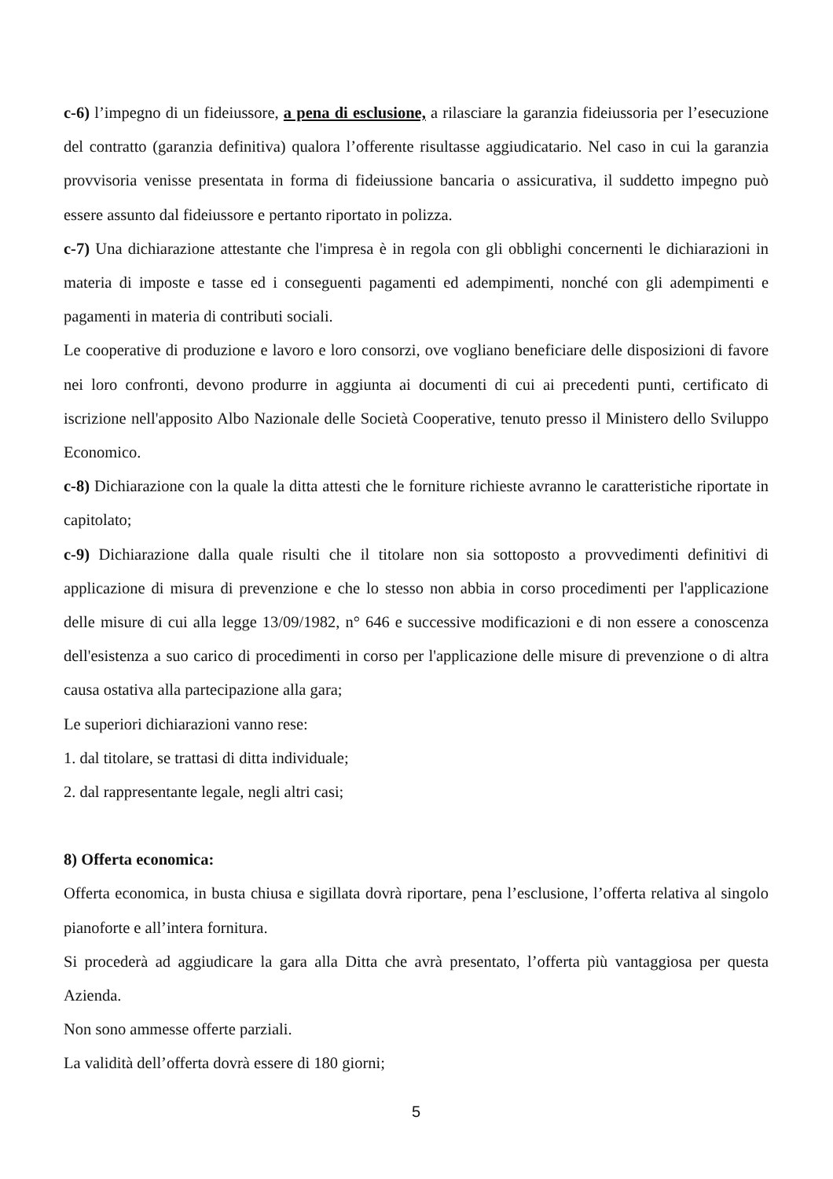c-6) l’impegno di un fideiussore, a pena di esclusione, a rilasciare la garanzia fideiussoria per l’esecuzione del contratto (garanzia definitiva) qualora l’offerente risultasse aggiudicatario. Nel caso in cui la garanzia provvisoria venisse presentata in forma di fideiussione bancaria o assicurativa, il suddetto impegno può essere assunto dal fideiussore e pertanto riportato in polizza.
c-7) Una dichiarazione attestante che l'impresa è in regola con gli obblighi concernenti le dichiarazioni in materia di imposte e tasse ed i conseguenti pagamenti ed adempimenti, nonché con gli adempimenti e pagamenti in materia di contributi sociali.
Le cooperative di produzione e lavoro e loro consorzi, ove vogliano beneficiare delle disposizioni di favore nei loro confronti, devono produrre in aggiunta ai documenti di cui ai precedenti punti, certificato di iscrizione nell'apposito Albo Nazionale delle Società Cooperative, tenuto presso il Ministero dello Sviluppo Economico.
c-8) Dichiarazione con la quale la ditta attesti che le forniture richieste avranno le caratteristiche riportate in capitolato;
c-9) Dichiarazione dalla quale risulti che il titolare non sia sottoposto a provvedimenti definitivi di applicazione di misura di prevenzione e che lo stesso non abbia in corso procedimenti per l'applicazione delle misure di cui alla legge 13/09/1982, n° 646 e successive modificazioni e di non essere a conoscenza dell'esistenza a suo carico di procedimenti in corso per l'applicazione delle misure di prevenzione o di altra causa ostativa alla partecipazione alla gara;
Le superiori dichiarazioni vanno rese:
1. dal titolare, se trattasi di ditta individuale;
2. dal rappresentante legale, negli altri casi;
8) Offerta economica:
Offerta economica, in busta chiusa e sigillata dovrà riportare, pena l’esclusione, l’offerta relativa al singolo pianoforte e all’intera fornitura.
Si procederà ad aggiudicare la gara alla Ditta che avrà presentato, l’offerta più vantaggiosa per questa Azienda.
Non sono ammesse offerte parziali.
La validità dell’offerta dovrà essere di 180 giorni;
5